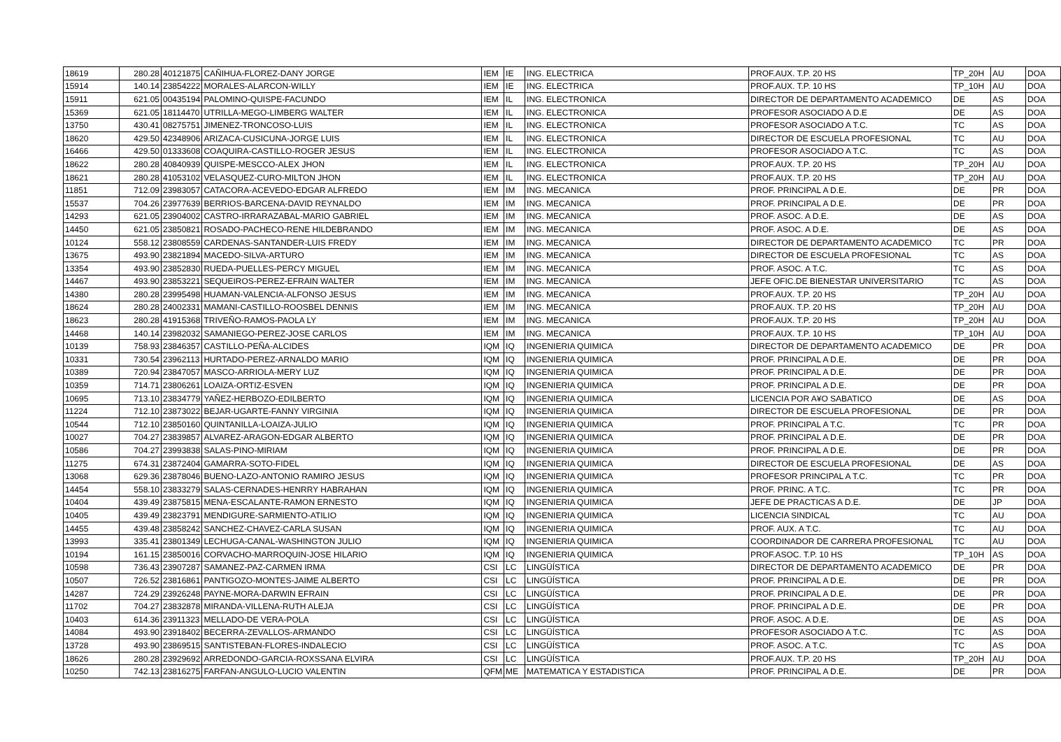| 18619 | 280.28 | 40121875 | CAÑIHUA-FLOREZ-DANY JORGE | IEM | IE | ING. ELECTRICA | PROF.AUX. T.P. 20 HS | TP_20H | AU | DOA |
| 15914 | 140.14 | 23854222 | MORALES-ALARCON-WILLY | IEM | IE | ING. ELECTRICA | PROF.AUX. T.P. 10 HS | TP_10H | AU | DOA |
| 15911 | 621.05 | 00435194 | PALOMINO-QUISPE-FACUNDO | IEM | IL | ING. ELECTRONICA | DIRECTOR DE DEPARTAMENTO ACADEMICO | DE | AS | DOA |
| 15369 | 621.05 | 18114470 | UTRILLA-MEGO-LIMBERG WALTER | IEM | IL | ING. ELECTRONICA | PROFESOR ASOCIADO A D.E | DE | AS | DOA |
| 13750 | 430.41 | 08275751 | JIMENEZ-TRONCOSO-LUIS | IEM | IL | ING. ELECTRONICA | PROFESOR ASOCIADO A T.C. | TC | AS | DOA |
| 18620 | 429.50 | 42348906 | ARIZACA-CUSICUNA-JORGE LUIS | IEM | IL | ING. ELECTRONICA | DIRECTOR DE ESCUELA PROFESIONAL | TC | AU | DOA |
| 16466 | 429.50 | 01333608 | COAQUIRA-CASTILLO-ROGER JESUS | IEM | IL | ING. ELECTRONICA | PROFESOR ASOCIADO A T.C. | TC | AS | DOA |
| 18622 | 280.28 | 40840939 | QUISPE-MESCCO-ALEX JHON | IEM | IL | ING. ELECTRONICA | PROF.AUX. T.P. 20 HS | TP_20H | AU | DOA |
| 18621 | 280.28 | 41053102 | VELASQUEZ-CURO-MILTON JHON | IEM | IL | ING. ELECTRONICA | PROF.AUX. T.P. 20 HS | TP_20H | AU | DOA |
| 11851 | 712.09 | 23983057 | CATACORA-ACEVEDO-EDGAR ALFREDO | IEM | IM | ING. MECANICA | PROF. PRINCIPAL A D.E. | DE | PR | DOA |
| 15537 | 704.26 | 23977639 | BERRIOS-BARCENA-DAVID REYNALDO | IEM | IM | ING. MECANICA | PROF. PRINCIPAL A D.E. | DE | PR | DOA |
| 14293 | 621.05 | 23904002 | CASTRO-IRRARAZABAL-MARIO GABRIEL | IEM | IM | ING. MECANICA | PROF. ASOC. A D.E. | DE | AS | DOA |
| 14450 | 621.05 | 23850821 | ROSADO-PACHECO-RENE HILDEBRANDO | IEM | IM | ING. MECANICA | PROF. ASOC. A D.E. | DE | AS | DOA |
| 10124 | 558.12 | 23808559 | CARDENAS-SANTANDER-LUIS FREDY | IEM | IM | ING. MECANICA | DIRECTOR DE DEPARTAMENTO ACADEMICO | TC | PR | DOA |
| 13675 | 493.90 | 23821894 | MACEDO-SILVA-ARTURO | IEM | IM | ING. MECANICA | DIRECTOR DE ESCUELA PROFESIONAL | TC | AS | DOA |
| 13354 | 493.90 | 23852830 | RUEDA-PUELLES-PERCY MIGUEL | IEM | IM | ING. MECANICA | PROF. ASOC. A T.C. | TC | AS | DOA |
| 14467 | 493.90 | 23853221 | SEQUEIROS-PEREZ-EFRAIN WALTER | IEM | IM | ING. MECANICA | JEFE OFIC.DE BIENESTAR UNIVERSITARIO | TC | AS | DOA |
| 14380 | 280.28 | 23995498 | HUAMAN-VALENCIA-ALFONSO JESUS | IEM | IM | ING. MECANICA | PROF.AUX. T.P. 20 HS | TP_20H | AU | DOA |
| 18624 | 280.28 | 24002331 | MAMANI-CASTILLO-ROOSBEL DENNIS | IEM | IM | ING. MECANICA | PROF.AUX. T.P. 20 HS | TP_20H | AU | DOA |
| 18623 | 280.28 | 41915368 | TRIVEÑO-RAMOS-PAOLA LY | IEM | IM | ING. MECANICA | PROF.AUX. T.P. 20 HS | TP_20H | AU | DOA |
| 14468 | 140.14 | 23982032 | SAMANIEGO-PEREZ-JOSE CARLOS | IEM | IM | ING. MECANICA | PROF.AUX. T.P. 10 HS | TP_10H | AU | DOA |
| 10139 | 758.93 | 23846357 | CASTILLO-PEÑA-ALCIDES | IQM | IQ | INGENIERIA QUIMICA | DIRECTOR DE DEPARTAMENTO ACADEMICO | DE | PR | DOA |
| 10331 | 730.54 | 23962113 | HURTADO-PEREZ-ARNALDO MARIO | IQM | IQ | INGENIERIA QUIMICA | PROF. PRINCIPAL A D.E. | DE | PR | DOA |
| 10389 | 720.94 | 23847057 | MASCO-ARRIOLA-MERY LUZ | IQM | IQ | INGENIERIA QUIMICA | PROF. PRINCIPAL A D.E. | DE | PR | DOA |
| 10359 | 714.71 | 23806261 | LOAIZA-ORTIZ-ESVEN | IQM | IQ | INGENIERIA QUIMICA | PROF. PRINCIPAL A D.E. | DE | PR | DOA |
| 10695 | 713.10 | 23834779 | YAÑEZ-HERBOZO-EDILBERTO | IQM | IQ | INGENIERIA QUIMICA | LICENCIA POR A¥O SABATICO | DE | AS | DOA |
| 11224 | 712.10 | 23873022 | BEJAR-UGARTE-FANNY VIRGINIA | IQM | IQ | INGENIERIA QUIMICA | DIRECTOR DE ESCUELA PROFESIONAL | DE | PR | DOA |
| 10544 | 712.10 | 23850160 | QUINTANILLA-LOAIZA-JULIO | IQM | IQ | INGENIERIA QUIMICA | PROF. PRINCIPAL A T.C. | TC | PR | DOA |
| 10027 | 704.27 | 23839857 | ALVAREZ-ARAGON-EDGAR ALBERTO | IQM | IQ | INGENIERIA QUIMICA | PROF. PRINCIPAL A D.E. | DE | PR | DOA |
| 10586 | 704.27 | 23993838 | SALAS-PINO-MIRIAM | IQM | IQ | INGENIERIA QUIMICA | PROF. PRINCIPAL A D.E. | DE | PR | DOA |
| 11275 | 674.31 | 23872404 | GAMARRA-SOTO-FIDEL | IQM | IQ | INGENIERIA QUIMICA | DIRECTOR DE ESCUELA PROFESIONAL | DE | AS | DOA |
| 13068 | 629.36 | 23878046 | BUENO-LAZO-ANTONIO RAMIRO JESUS | IQM | IQ | INGENIERIA QUIMICA | PROFESOR PRINCIPAL A T.C. | TC | PR | DOA |
| 14454 | 558.10 | 23833279 | SALAS-CERNADES-HENRRY HABRAHAN | IQM | IQ | INGENIERIA QUIMICA | PROF. PRINC. A T.C. | TC | PR | DOA |
| 10404 | 439.49 | 23875815 | MENA-ESCALANTE-RAMON ERNESTO | IQM | IQ | INGENIERIA QUIMICA | JEFE DE PRACTICAS A D.E. | DE | JP | DOA |
| 10405 | 439.49 | 23823791 | MENDIGURE-SARMIENTO-ATILIO | IQM | IQ | INGENIERIA QUIMICA | LICENCIA SINDICAL | TC | AU | DOA |
| 14455 | 439.48 | 23858242 | SANCHEZ-CHAVEZ-CARLA SUSAN | IQM | IQ | INGENIERIA QUIMICA | PROF. AUX. A T.C. | TC | AU | DOA |
| 13993 | 335.41 | 23801349 | LECHUGA-CANAL-WASHINGTON JULIO | IQM | IQ | INGENIERIA QUIMICA | COORDINADOR DE CARRERA PROFESIONAL | TC | AU | DOA |
| 10194 | 161.15 | 23850016 | CORVACHO-MARROQUIN-JOSE HILARIO | IQM | IQ | INGENIERIA QUIMICA | PROF.ASOC. T.P. 10 HS | TP_10H | AS | DOA |
| 10598 | 736.43 | 23907287 | SAMANEZ-PAZ-CARMEN IRMA | CSI | LC | LINGÜÍSTICA | DIRECTOR DE DEPARTAMENTO ACADEMICO | DE | PR | DOA |
| 10507 | 726.52 | 23816861 | PANTIGOZO-MONTES-JAIME ALBERTO | CSI | LC | LINGÜÍSTICA | PROF. PRINCIPAL A D.E. | DE | PR | DOA |
| 14287 | 724.29 | 23926248 | PAYNE-MORA-DARWIN EFRAIN | CSI | LC | LINGÜÍSTICA | PROF. PRINCIPAL A D.E. | DE | PR | DOA |
| 11702 | 704.27 | 23832878 | MIRANDA-VILLENA-RUTH ALEJA | CSI | LC | LINGÜÍSTICA | PROF. PRINCIPAL A D.E. | DE | PR | DOA |
| 10403 | 614.36 | 23911323 | MELLADO-DE VERA-POLA | CSI | LC | LINGÜÍSTICA | PROF. ASOC. A D.E. | DE | AS | DOA |
| 14084 | 493.90 | 23918402 | BECERRA-ZEVALLOS-ARMANDO | CSI | LC | LINGÜÍSTICA | PROFESOR ASOCIADO A T.C. | TC | AS | DOA |
| 13728 | 493.90 | 23869515 | SANTISTEBAN-FLORES-INDALECIO | CSI | LC | LINGÜÍSTICA | PROF. ASOC. A T.C. | TC | AS | DOA |
| 18626 | 280.28 | 23929692 | ARREDONDO-GARCIA-ROXSSANA ELVIRA | CSI | LC | LINGÜÍSTICA | PROF.AUX. T.P. 20 HS | TP_20H | AU | DOA |
| 10250 | 742.13 | 23816275 | FARFAN-ANGULO-LUCIO VALENTIN | QFM | ME | MATEMATICA Y ESTADISTICA | PROF. PRINCIPAL A D.E. | DE | PR | DOA |